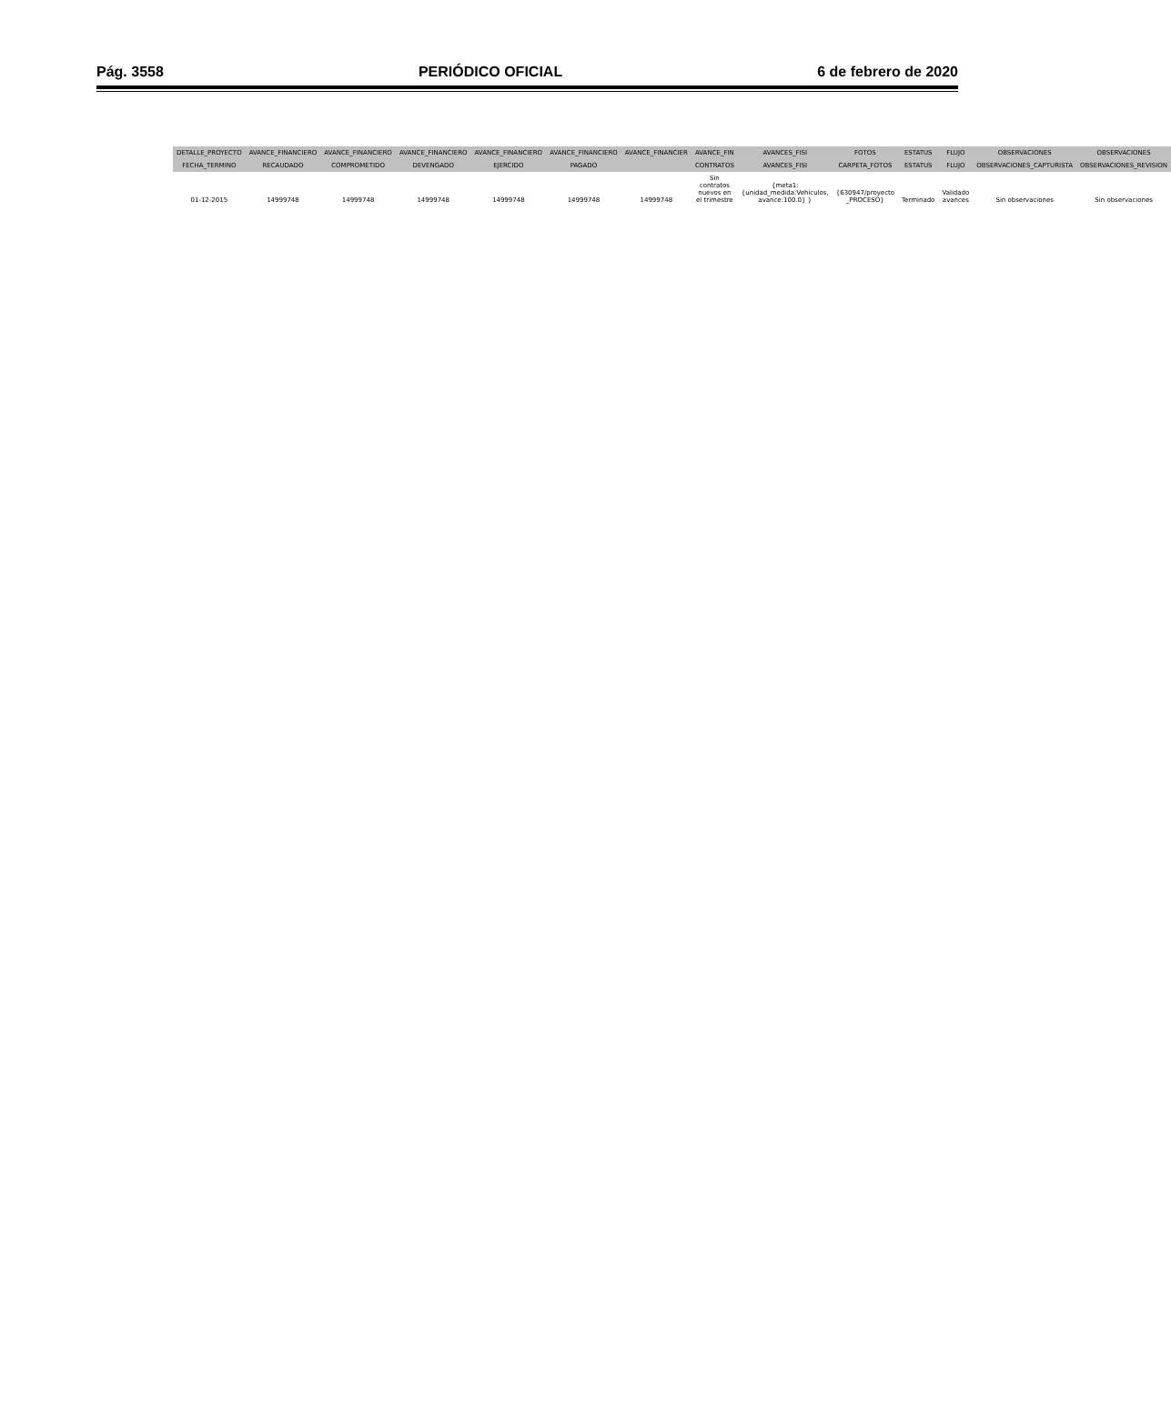Pág. 3558 PERIÓDICO OFICIAL 6 de febrero de 2020
| DETALLE_PROYECTO | AVANCE_FINANCIERO | AVANCE_FINANCIERO | AVANCE_FINANCIERO | AVANCE_FINANCIERO | AVANCE_FINANCIERO | AVANCE_FINANCIER | AVANCE_FIN | AVANCES_FISI | FOTOS | ESTATUS | FLUJO | OBSERVACIONES | OBSERVACIONES |
| --- | --- | --- | --- | --- | --- | --- | --- | --- | --- | --- | --- | --- | --- |
| FECHA_TERMINO | RECAUDADO | COMPROMETIDO | DEVENGADO | EJERCIDO | PAGADO | | CONTRATOS | AVANCES_FISI | CARPETA_FOTOS | ESTATUS | FLUJO | OBSERVACIONES_CAPTURISTA | OBSERVACIONES_REVISION |
| 01-12-2015 | 14999748 | 14999748 | 14999748 | 14999748 | 14999748 | 14999748 | Sin contratos nuevos en el trimestre | {meta1: {unidad_medida:Vehiculos, avance:100.0} } | {630947/proyecto _PROCESO} | Terminado | Validado avances | Sin observaciones | Sin observaciones |